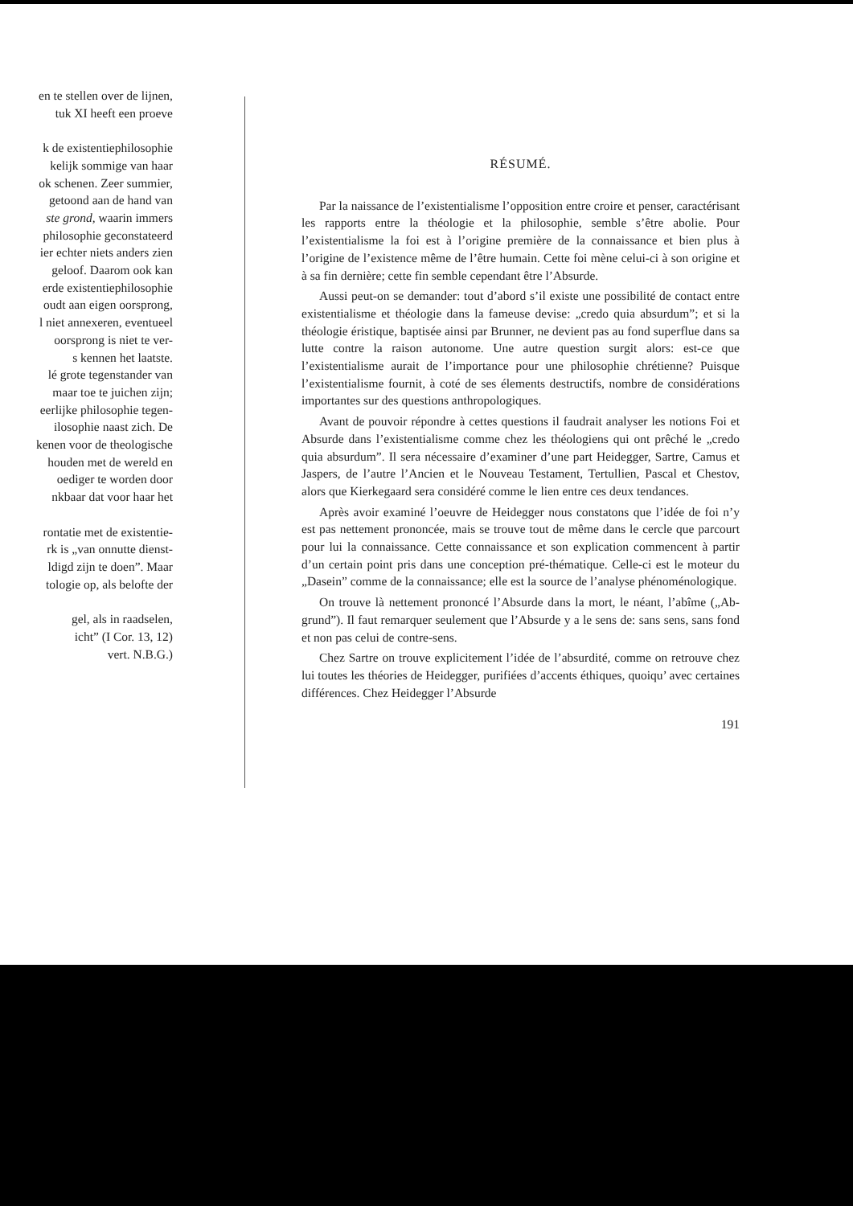en te stellen over de lijnen,
tuk XI heeft een proeve
k de existentiephilosophie
kelijk sommige van haar
ok schenen. Zeer summier,
getoond aan de hand van
ste grond, waarin immers
philosophie geconstateerd
ier echter niets anders zien
geloof. Daarom ook kan
erde existentiephilosophie
oudt aan eigen oorsprong,
l niet annexeren, eventueel
oorsprong is niet te ver-
s kennen het laatste.
lé grote tegenstander van
maar toe te juichen zijn;
eerlijke philosophie tegen-
ilosophie naast zich. De
kenen voor de theologische
houden met de wereld en
oediger te worden door
nkbaar dat voor haar het
rontatie met de existentie-
rk is „van onnutte dienst-
ldigd zijn te doen”. Maar
tologie op, als belofte der
gel, als in raadselen,
icht” (I Cor. 13, 12)
vert. N.B.G.)
RÉSUMÉ.
Par la naissance de l’existentialisme l’opposition entre croire et penser, caractérisant les rapports entre la théologie et la philosophie, semble s’être abolie. Pour l’existentialisme la foi est à l’origine première de la connaissance et bien plus à l’origine de l’existence même de l’être humain. Cette foi mène celui-ci à son origine et à sa fin dernière; cette fin semble cependant être l’Absurde.
Aussi peut-on se demander: tout d’abord s’il existe une possibilité de contact entre existentialisme et théologie dans la fameuse devise: „credo quia absurdum”; et si la théologie éristique, baptisée ainsi par Brunner, ne devient pas au fond superflue dans sa lutte contre la raison autonome. Une autre question surgit alors: est-ce que l’existentialisme aurait de l’importance pour une philosophie chrétienne? Puisque l’existentialisme fournit, à coté de ses élements destructifs, nombre de considérations importantes sur des questions anthropologiques.
Avant de pouvoir répondre à cettes questions il faudrait analyser les notions Foi et Absurde dans l’existentialisme comme chez les théologiens qui ont prêché le „credo quia absurdum”. Il sera nécessaire d’examiner d’une part Heidegger, Sartre, Camus et Jaspers, de l’autre l’Ancien et le Nouveau Testament, Tertullien, Pascal et Chestov, alors que Kierkegaard sera considéré comme le lien entre ces deux tendances.
Après avoir examiné l’oeuvre de Heidegger nous constatons que l’idée de foi n’y est pas nettement prononcée, mais se trouve tout de même dans le cercle que parcourt pour lui la connaissance. Cette connaissance et son explication commencent à partir d’un certain point pris dans une conception pré-thématique. Celle-ci est le moteur du „Dasein” comme de la connaissance; elle est la source de l’analyse phénoménologique.
On trouve là nettement prononcé l’Absurde dans la mort, le néant, l’abîme („Ab-grund”). Il faut remarquer seulement que l’Absurde y a le sens de: sans sens, sans fond et non pas celui de contre-sens.
Chez Sartre on trouve explicitement l’idée de l’absurdité, comme on retrouve chez lui toutes les théories de Heidegger, purifiées d’accents éthiques, quoiqu’ avec certaines différences. Chez Heidegger l’Absurde
191